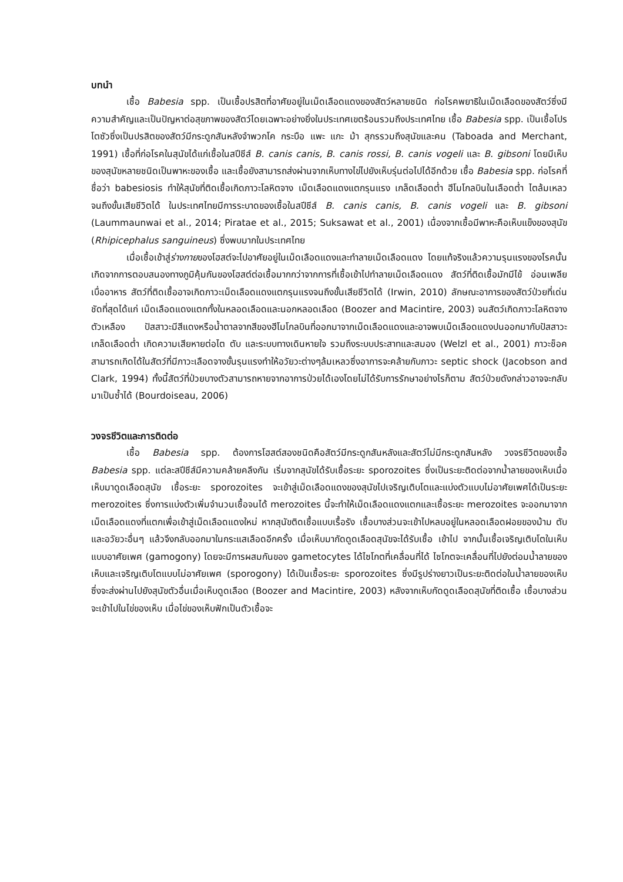บทนำ
เชื้อ Babesia spp. เป็นเชื้อปรสิตที่อาศัยอยู่ในเม็ดเลือดแดงของสัตว์หลายชนิด ก่อโรคพยาธิในเม็ดเลือดของสัตว์ซึ่งมีความสำคัญและเป็นปัญหาต่อสุขภาพของสัตว์โดยเฉพาะอย่างยิ่งในประเทศเขตร้อนรวมถึงประเทศไทย เชื้อ Babesia spp. เป็นเชื้อโปรโตซัวซึ่งเป็นปรสิตของสัตว์มีกระดูกสันหลังจำพวกโค กระบือ แพะ แกะ ม้า สุกรรวมถึงสุนัขและคน (Taboada and Merchant, 1991) เชื้อที่ก่อโรคในสุนัขได้แก่เชื้อในสปีชีส์ B. canis canis, B. canis rossi, B. canis vogeli และ B. gibsoni โดยมีเห็บของสุนัขหลายชนิดเป็นพาหะของเชื้อ และเชื้อยังสามารถส่งผ่านจากเห็บทางไข่ไปยังเห็บรุ่นต่อไปได้อีกด้วย เชื้อ Babesia spp. ก่อโรคที่ชื่อว่า babesiosis ทำให้สุนัขที่ติดเชื้อเกิดภาวะโลหิตจาง เม็ดเลือดแดงแตกรุนแรง เกล็ดเลือดต่ำ ฮีโมโกลบินในเลือดต่ำ ไตล้มเหลวจนถึงขั้นเสียชีวิตได้ ในประเทศไทยมีการระบาดของเชื้อในสปีชีส์ B. canis canis, B. canis vogeli และ B. gibsoni (Laummaunwai et al., 2014; Piratae et al., 2015; Suksawat et al., 2001) เนื่องจากเชื้อมีพาหะคือเห็บแข็งของสุนัข (Rhipicephalus sanguineus) ซึ่งพบมากในประเทศไทย
เมื่อเชื้อเข้าสู่ร่างกายของโฮสต์จะไปอาศัยอยู่ในเม็ดเลือดแดงและทำลายเม็ดเลือดแดง โดยแท้จริงแล้วความรุนแรงของโรคนั้นเกิดจากการตอบสนองทางภูมิคุ้มกันของโฮสต์ต่อเชื้อมากกว่าจากการที่เชื้อเข้าไปทำลายเม็ดเลือดแดง สัตว์ที่ติดเชื้อมักมีไข้ อ่อนเพลีย เบื่ออาหาร สัตว์ที่ติดเชื้ออาจเกิดภาวะเม็ดเลือดแดงแตกรุนแรงจนถึงขั้นเสียชีวิตได้ (Irwin, 2010) ลักษณะอาการของสัตว์ป่วยที่เด่นชัดที่สุดได้แก่ เม็ดเลือดแดงแตกทั้งในหลอดเลือดและนอกหลอดเลือด (Boozer and Macintire, 2003) จนสัตว์เกิดภาวะโลหิตจาง ตัวเหลือง ปัสสาวะมีสีแดงหรือน้ำตาลจากสีของฮีโมโกลบินที่ออกมาจากเม็ดเลือดแดงและอาจพบเม็ดเลือดแดงปนออกมากับปัสสาวะ เกล็ดเลือดต่ำ เกิดความเสียหายต่อไต ตับ และระบบทางเดินหายใจ รวมถึงระบบประสาทและสมอง (Welzl et al., 2001) ภาวะช็อคสามารถเกิดได้ในสัตว์ที่มีภาวะเลือดจางขั้นรุนแรงทำให้อวัยวะต่างๆล้มเหลวซึ่งอาการจะคล้ายกับภาวะ septic shock (Jacobson and Clark, 1994) ทั้งนี้สัตว์ที่ป่วยบางตัวสามารถหายจากอาการป่วยได้เองโดยไม่ได้รับการรักษาอย่างไรก็ตาม สัตว์ป่วยดังกล่าวอาจจะกลับมาเป็นซ้ำได้ (Bourdoiseau, 2006)
วงจรชีวิตและการติดต่อ
เชื้อ Babesia spp. ต้องการโฮสต์สองชนิดคือสัตว์มีกระดูกสันหลังและสัตว์ไม่มีกระดูกสันหลัง วงจรชีวิตของเชื้อ Babesia spp. แต่ละสปีชีส์มีความคล้ายคลึงกัน เริ่มจากสุนัขได้รับเชื้อระยะ sporozoites ซึ่งเป็นระยะติดต่อจากน้ำลายของเห็บเมื่อเห็บมาดูดเลือดสุนัข เชื้อระยะ sporozoites จะเข้าสู่เม็ดเลือดแดงของสุนัขไปเจริญเติบโตและแบ่งตัวแบบไม่อาศัยเพศได้เป็นระยะ merozoites ซึ่งการแบ่งตัวเพิ่มจำนวนเชื้อจนได้ merozoites นี้จะทำให้เม็ดเลือดแดงแตกและเชื้อระยะ merozoites จะออกมาจากเม็ดเลือดแดงที่แตกเพื่อเข้าสู่เม็ดเลือดแดงใหม่ หากสุนัขติดเชื้อแบบเรื้อรัง เชื้อบางส่วนจะเข้าไปหลบอยู่ในหลอดเลือดฝอยของม้าม ตับและอวัยวะอื่นๆ แล้วจึงกลับออกมาในกระแสเลือดอีกครั้ง เมื่อเห็บมากัดดูดเลือดสุนัขจะได้รับเชื้อ เข้าไป จากนั้นเชื้อเจริญเติบโตในเห็บแบบอาศัยเพศ (gamogony) โดยจะมีการผสมกันของ gametocytes ได้ไซโกตที่เคลื่อนที่ได้ ไซโกตจะเคลื่อนที่ไปยังต่อมน้ำลายของเห็บและเจริญเติบโตแบบไม่อาศัยเพศ (sporogony) ได้เป็นเชื้อระยะ sporozoites ซึ่งมีรูปร่างยาวเป็นระยะติดต่อในน้ำลายของเห็บซึ่งจะส่งผ่านไปยังสุนัขตัวอื่นเมื่อเห็บดูดเลือด (Boozer and Macintire, 2003) หลังจากเห็บกัดดูดเลือดสุนัขที่ติดเชื้อ เชื้อบางส่วนจะเข้าไปในไข่ของเห็บ เมื่อไข่ของเห็บฟักเป็นตัวเชื้อจะ